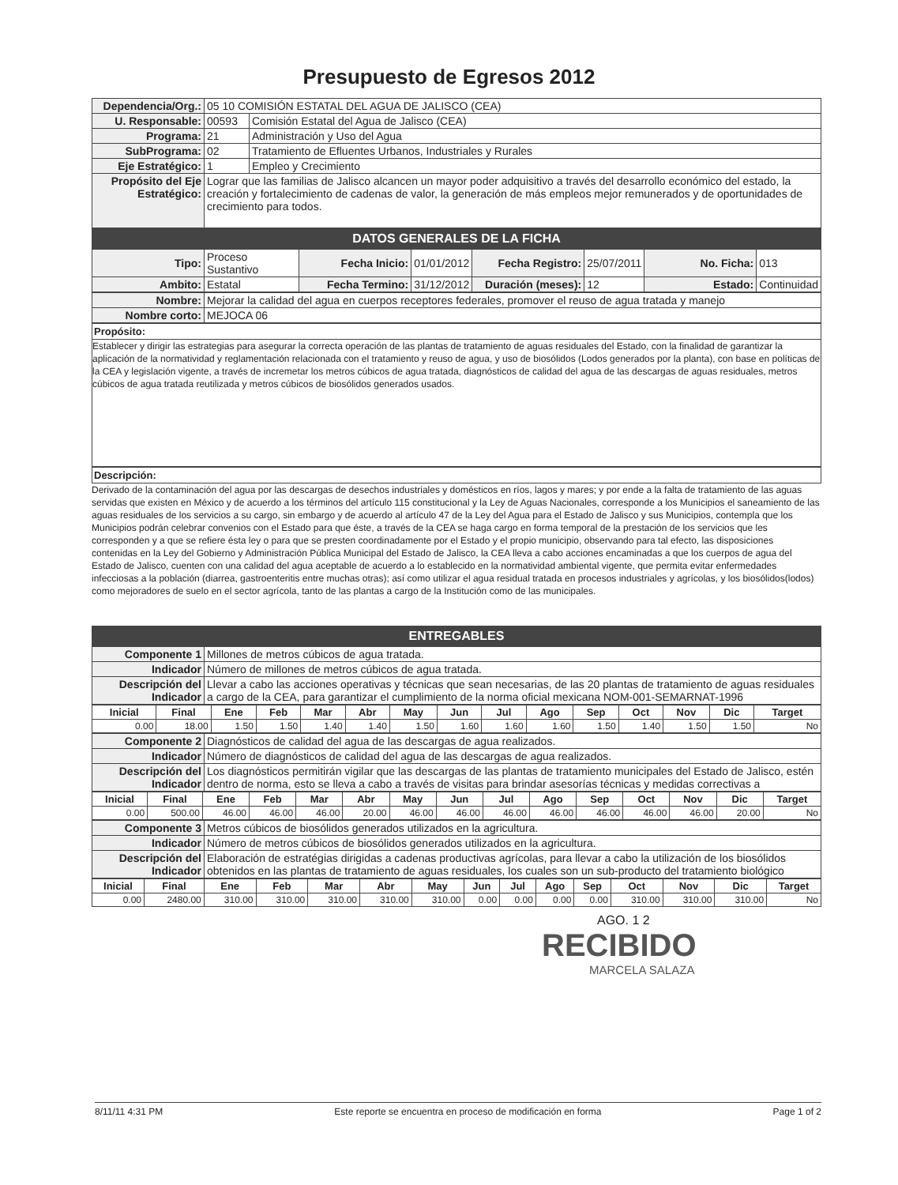Presupuesto de Egresos 2012
| Dependencia/Org.: | 05 10 COMISIÓN ESTATAL DEL AGUA DE JALISCO (CEA) | |
| U. Responsable: | 00593 | Comisión Estatal del Agua de Jalisco (CEA) |
| Programa: | 21 | Administración y Uso del Agua |
| SubPrograma: | 02 | Tratamiento de Efluentes Urbanos, Industriales y Rurales |
| Eje Estratégico: | 1 | Empleo y Crecimiento |
| Propósito del Eje Estratégico: | Lograr que las familias de Jalisco alcancen un mayor poder adquisitivo a través del desarrollo económico del estado, la creación y fortalecimiento de cadenas de valor, la generación de más empleos mejor remunerados y de oportunidades de crecimiento para todos. | |
DATOS GENERALES DE LA FICHA
| Tipo: | Proceso Sustantivo | Fecha Inicio: | 01/01/2012 | Fecha Registro: | 25/07/2011 | No. Ficha: | 013 |
| Ambito: | Estatal | Fecha Termino: | 31/12/2012 | Duración (meses): | 12 | Estado: | Continuidad |
| Nombre: | Mejorar la calidad del agua en cuerpos receptores federales, promover el reuso de agua tratada y manejo |
| Nombre corto: | MEJOCA 06 |
Propósito:
Establecer y dirigir las estrategias para asegurar la correcta operación de las plantas de tratamiento de aguas residuales del Estado, con la finalidad de garantizar la aplicación de la normatividad y reglamentación relacionada con el tratamiento y reuso de agua, y uso de biosólidos (Lodos generados por la planta), con base en políticas de la CEA y legislación vigente, a través de incremetar los metros cúbicos de agua tratada, diagnósticos de calidad del agua de las descargas de aguas residuales, metros cúbicos de agua tratada reutilizada y metros cúbicos de biosólidos generados usados.
Descripción:
Derivado de la contaminación del agua por las descargas de desechos industriales y domésticos en ríos, lagos y mares; y por ende a la falta de tratamiento de las aguas servidas que existen en México y de acuerdo a los términos del artículo 115 constitucional y la Ley de Aguas Nacionales, corresponde a los Municipios el saneamiento de las aguas residuales de los servicios a su cargo, sin embargo y de acuerdo al artículo 47 de la Ley del Agua para el Estado de Jalisco y sus Municipios, contempla que los Municipios podrán celebrar convenios con el Estado para que éste, a través de la CEA se haga cargo en forma temporal de la prestación de los servicios que les corresponden y a que se refiere ésta ley o para que se presten coordinadamente por el Estado y el propio municipio, observando para tal efecto, las disposiciones contenidas en la Ley del Gobierno y Administración Pública Municipal del Estado de Jalisco, la CEA lleva a cabo acciones encaminadas a que los cuerpos de agua del Estado de Jalisco, cuenten con una calidad del agua aceptable de acuerdo a lo establecido en la normatividad ambiental vigente, que permita evitar enfermedades infecciosas a la población (diarrea, gastroenteritis entre muchas otras); así como utilizar el agua residual tratada en procesos industriales y agrícolas, y los biosólidos(lodos) como mejoradores de suelo en el sector agrícola, tanto de las plantas a cargo de la Institución como de las municipales.
ENTREGABLES
| Componente 1 | Millones de metros cúbicos de agua tratada. |
| Indicador | Número de millones de metros cúbicos de agua tratada. |
| Descripción del Indicador | Llevar a cabo las acciones operativas y técnicas que sean necesarias, de las 20 plantas de tratamiento de aguas residuales a cargo de la CEA, para garantizar el cumplimiento de la norma oficial mexicana NOM-001-SEMARNAT-1996 |
| Inicial | Final | Ene | Feb | Mar | Abr | May | Jun | Jul | Ago | Sep | Oct | Nov | Dic | Target |
| --- | --- | --- | --- | --- | --- | --- | --- | --- | --- | --- | --- | --- | --- | --- |
| 0.00 | 18.00 | 1.50 | 1.50 | 1.40 | 1.40 | 1.50 | 1.60 | 1.60 | 1.60 | 1.50 | 1.40 | 1.50 | 1.50 | No |
| Componente 2 | Diagnósticos de calidad del agua de las descargas de agua realizados. |
| Indicador | Número de diagnósticos de calidad del agua de las descargas de agua realizados. |
| Descripción del Indicador | Los diagnósticos permitirán vigilar que las descargas de las plantas de tratamiento municipales del Estado de Jalisco, estén dentro de norma, esto se lleva a cabo a través de visitas para brindar asesorías técnicas y medidas correctivas a |
| Inicial | Final | Ene | Feb | Mar | Abr | May | Jun | Jul | Ago | Sep | Oct | Nov | Dic | Target |
| --- | --- | --- | --- | --- | --- | --- | --- | --- | --- | --- | --- | --- | --- | --- |
| 0.00 | 500.00 | 46.00 | 46.00 | 46.00 | 20.00 | 46.00 | 46.00 | 46.00 | 46.00 | 46.00 | 46.00 | 46.00 | 20.00 | No |
| Componente 3 | Metros cúbicos de biosólidos generados utilizados en la agricultura. |
| Indicador | Número de metros cúbicos de biosólidos generados utilizados en la agricultura. |
| Descripción del Indicador | Elaboración de estratégias dirigidas a cadenas productivas agrícolas, para llevar a cabo la utilización de los biosólidos obtenidos en las plantas de tratamiento de aguas residuales, los cuales son un sub-producto del tratamiento biológico |
| Inicial | Final | Ene | Feb | Mar | Abr | May | Jun | Jul | Ago | Sep | Oct | Nov | Dic | Target |
| --- | --- | --- | --- | --- | --- | --- | --- | --- | --- | --- | --- | --- | --- | --- |
| 0.00 | 2480.00 | 310.00 | 310.00 | 310.00 | 310.00 | 310.00 | 0.00 | 0.00 | 0.00 | 0.00 | 310.00 | 310.00 | 310.00 | No |
AGO. 1 2
RECIBIDO
MARCELA SALAZA
8/11/11 4:31 PM Este reporte se encuentra en proceso de modificación en forma Page 1 of 2